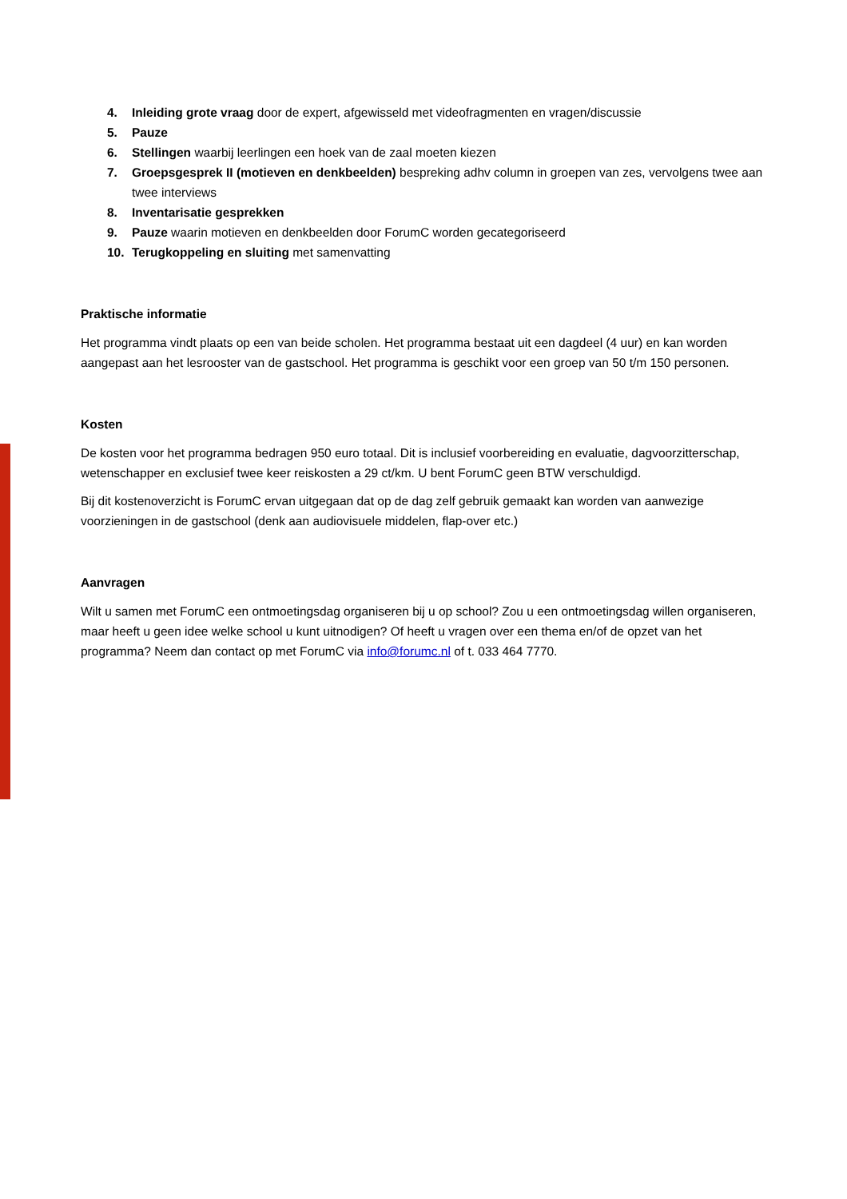4. Inleiding grote vraag door de expert, afgewisseld met videofragmenten en vragen/discussie
5. Pauze
6. Stellingen waarbij leerlingen een hoek van de zaal moeten kiezen
7. Groepsgesprek II (motieven en denkbeelden) bespreking adhv column in groepen van zes, vervolgens twee aan twee interviews
8. Inventarisatie gesprekken
9. Pauze waarin motieven en denkbeelden door ForumC worden gecategoriseerd
10. Terugkoppeling en sluiting met samenvatting
Praktische informatie
Het programma vindt plaats op een van beide scholen. Het programma bestaat uit een dagdeel (4 uur) en kan worden aangepast aan het lesrooster van de gastschool. Het programma is geschikt voor een groep van 50 t/m 150 personen.
Kosten
De kosten voor het programma bedragen 950 euro totaal. Dit is inclusief voorbereiding en evaluatie, dagvoorzitterschap, wetenschapper en exclusief twee keer reiskosten a 29 ct/km. U bent ForumC geen BTW verschuldigd.
Bij dit kostenoverzicht is ForumC ervan uitgegaan dat op de dag zelf gebruik gemaakt kan worden van aanwezige voorzieningen in de gastschool (denk aan audiovisuele middelen, flap-over etc.)
Aanvragen
Wilt u samen met ForumC een ontmoetingsdag organiseren bij u op school? Zou u een ontmoetingsdag willen organiseren, maar heeft u geen idee welke school u kunt uitnodigen? Of heeft u vragen over een thema en/of de opzet van het programma? Neem dan contact op met ForumC via info@forumc.nl of t. 033 464 7770.